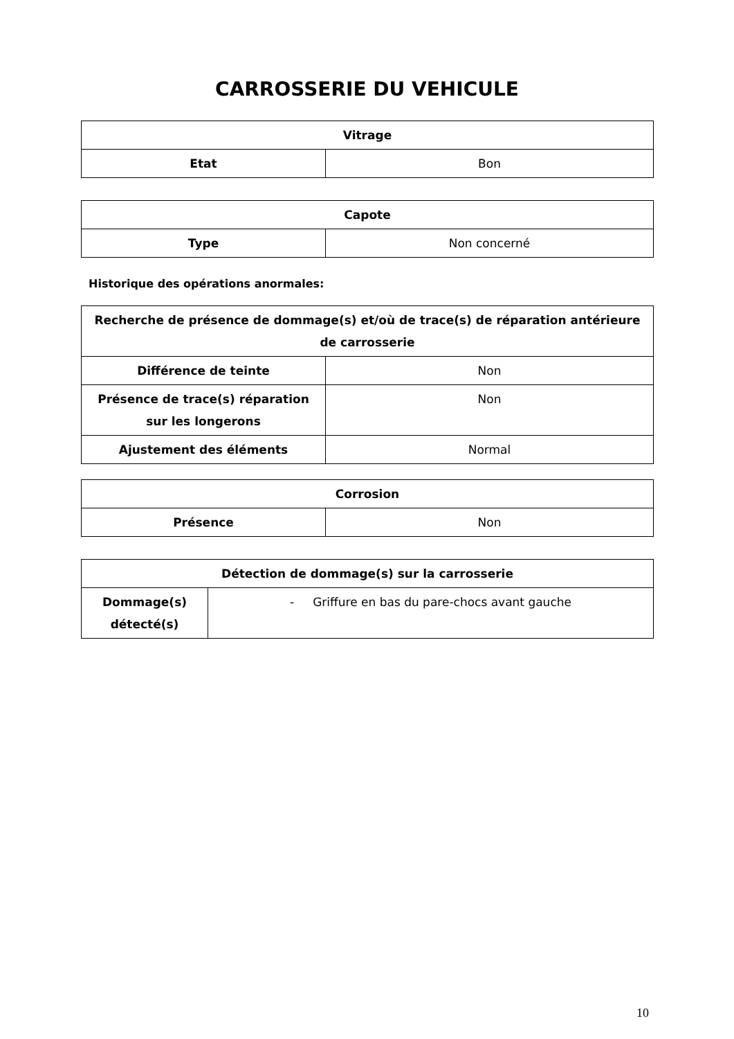CARROSSERIE DU VEHICULE
| Vitrage | |
| --- | --- |
| Etat | Bon |
| Capote | |
| --- | --- |
| Type | Non concerné |
Historique des opérations anormales:
| Recherche de présence de dommage(s) et/où de trace(s) de réparation antérieure de carrosserie | |
| --- | --- |
| Différence de teinte | Non |
| Présence de trace(s) réparation sur les longerons | Non |
| Ajustement des éléments | Normal |
| Corrosion | |
| --- | --- |
| Présence | Non |
| Détection de dommage(s) sur la carrosserie | |
| --- | --- |
| Dommage(s) détecté(s) | - Griffure en bas du pare-chocs avant gauche |
10